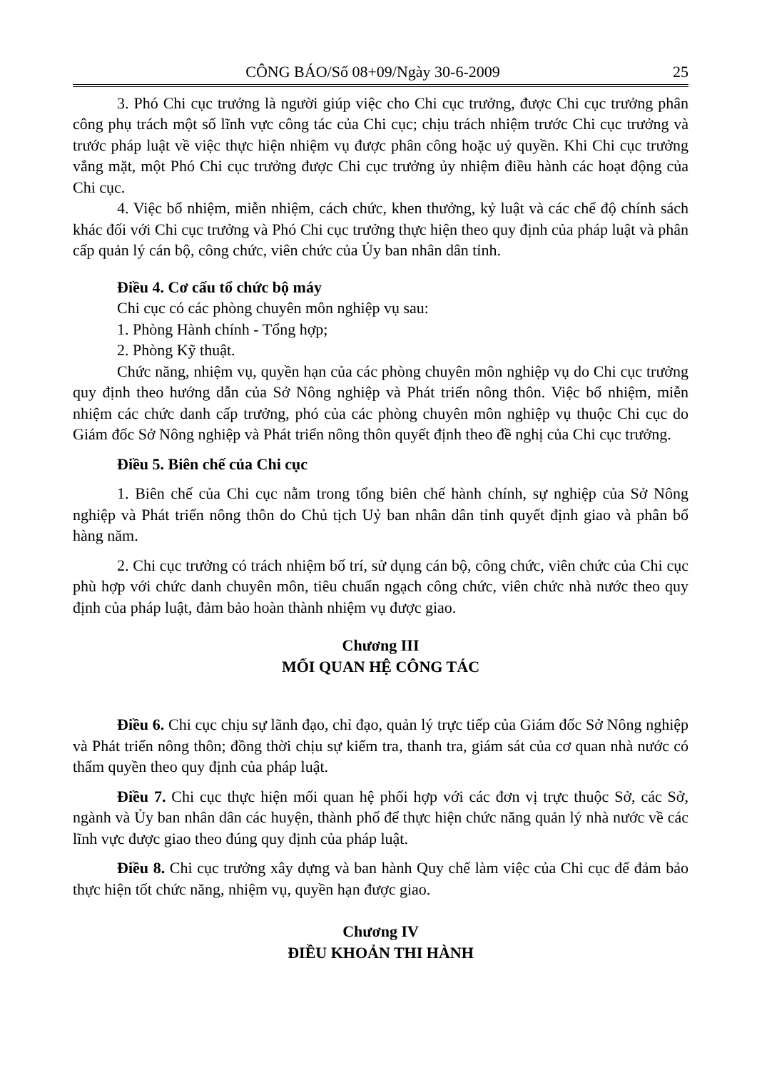CÔNG BÁO/Số 08+09/Ngày 30-6-2009 25
3. Phó Chi cục trưởng là người giúp việc cho Chi cục trưởng, được Chi cục trưởng phân công phụ trách một số lĩnh vực công tác của Chi cục; chịu trách nhiệm trước Chi cục trưởng và trước pháp luật về việc thực hiện nhiệm vụ được phân công hoặc uỷ quyền. Khi Chi cục trưởng vắng mặt, một Phó Chi cục trưởng được Chi cục trưởng ủy nhiệm điều hành các hoạt động của Chi cục.
4. Việc bổ nhiệm, miễn nhiệm, cách chức, khen thưởng, kỷ luật và các chế độ chính sách khác đối với Chi cục trưởng và Phó Chi cục trưởng thực hiện theo quy định của pháp luật và phân cấp quản lý cán bộ, công chức, viên chức của Ủy ban nhân dân tỉnh.
Điều 4. Cơ cấu tổ chức bộ máy
Chi cục có các phòng chuyên môn nghiệp vụ sau:
1. Phòng Hành chính - Tổng hợp;
2. Phòng Kỹ thuật.
Chức năng, nhiệm vụ, quyền hạn của các phòng chuyên môn nghiệp vụ do Chi cục trưởng quy định theo hướng dẫn của Sở Nông nghiệp và Phát triển nông thôn. Việc bổ nhiệm, miễn nhiệm các chức danh cấp trưởng, phó của các phòng chuyên môn nghiệp vụ thuộc Chi cục do Giám đốc Sở Nông nghiệp và Phát triển nông thôn quyết định theo đề nghị của Chi cục trưởng.
Điều 5. Biên chế của Chi cục
1. Biên chế của Chi cục nằm trong tổng biên chế hành chính, sự nghiệp của Sở Nông nghiệp và Phát triển nông thôn do Chủ tịch Uỷ ban nhân dân tỉnh quyết định giao và phân bổ hàng năm.
2. Chi cục trưởng có trách nhiệm bố trí, sử dụng cán bộ, công chức, viên chức của Chi cục phù hợp với chức danh chuyên môn, tiêu chuẩn ngạch công chức, viên chức nhà nước theo quy định của pháp luật, đảm bảo hoàn thành nhiệm vụ được giao.
Chương III
MỐI QUAN HỆ CÔNG TÁC
Điều 6. Chi cục chịu sự lãnh đạo, chỉ đạo, quản lý trực tiếp của Giám đốc Sở Nông nghiệp và Phát triển nông thôn; đồng thời chịu sự kiểm tra, thanh tra, giám sát của cơ quan nhà nước có thẩm quyền theo quy định của pháp luật.
Điều 7. Chi cục thực hiện mối quan hệ phối hợp với các đơn vị trực thuộc Sở, các Sở, ngành và Ủy ban nhân dân các huyện, thành phố để thực hiện chức năng quản lý nhà nước về các lĩnh vực được giao theo đúng quy định của pháp luật.
Điều 8. Chi cục trưởng xây dựng và ban hành Quy chế làm việc của Chi cục để đảm bảo thực hiện tốt chức năng, nhiệm vụ, quyền hạn được giao.
Chương IV
ĐIỀU KHOẢN THI HÀNH